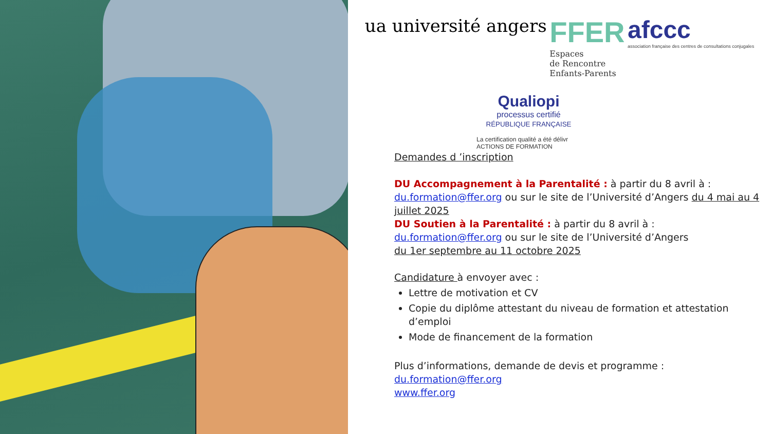ua université angers
FFER
Espaces
de Rencontre
Enfants-Parents
afccc
association française des centres de consultations conjugales
Qualiopi
processus certifié
RÉPUBLIQUE FRANÇAISE
La certification qualité a été délivr
ACTIONS DE FORMATION
Demandes d ’inscription
DU Accompagnement à la Parentalité : à partir du 8 avril à :
du.formation@ffer.org ou sur le site de l’Université d’Angers du 4 mai au 4 juillet 2025
DU Soutien à la Parentalité : à partir du 8 avril à :
du.formation@ffer.org ou sur le site de l’Université d’Angers
du 1er septembre au 11 octobre 2025
Candidature à envoyer avec :
Lettre de motivation et CV
Copie du diplôme attestant du niveau de formation et attestation d’emploi
Mode de financement de la formation
Plus d’informations, demande de devis et programme :
du.formation@ffer.org
www.ffer.org